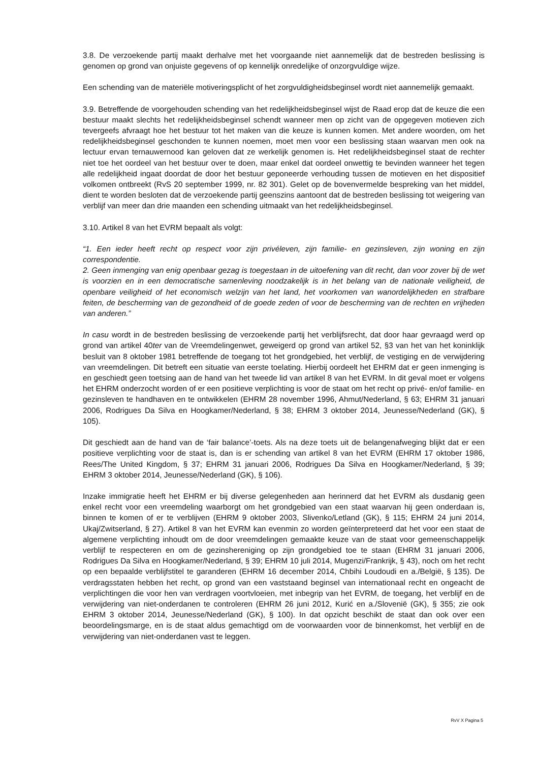3.8. De verzoekende partij maakt derhalve met het voorgaande niet aannemelijk dat de bestreden beslissing is genomen op grond van onjuiste gegevens of op kennelijk onredelijke of onzorgvuldige wijze.
Een schending van de materiële motiveringsplicht of het zorgvuldigheidsbeginsel wordt niet aannemelijk gemaakt.
3.9. Betreffende de voorgehouden schending van het redelijkheidsbeginsel wijst de Raad erop dat de keuze die een bestuur maakt slechts het redelijkheidsbeginsel schendt wanneer men op zicht van de opgegeven motieven zich tevergeefs afvraagt hoe het bestuur tot het maken van die keuze is kunnen komen. Met andere woorden, om het redelijkheidsbeginsel geschonden te kunnen noemen, moet men voor een beslissing staan waarvan men ook na lectuur ervan ternauwernood kan geloven dat ze werkelijk genomen is. Het redelijkheidsbeginsel staat de rechter niet toe het oordeel van het bestuur over te doen, maar enkel dat oordeel onwettig te bevinden wanneer het tegen alle redelijkheid ingaat doordat de door het bestuur geponeerde verhouding tussen de motieven en het dispositief volkomen ontbreekt (RvS 20 september 1999, nr. 82 301). Gelet op de bovenvermelde bespreking van het middel, dient te worden besloten dat de verzoekende partij geenszins aantoont dat de bestreden beslissing tot weigering van verblijf van meer dan drie maanden een schending uitmaakt van het redelijkheidsbeginsel.
3.10. Artikel 8 van het EVRM bepaalt als volgt:
“1. Een ieder heeft recht op respect voor zijn privéleven, zijn familie- en gezinsleven, zijn woning en zijn correspondentie.
2. Geen inmenging van enig openbaar gezag is toegestaan in de uitoefening van dit recht, dan voor zover bij de wet is voorzien en in een democratische samenleving noodzakelijk is in het belang van de nationale veiligheid, de openbare veiligheid of het economisch welzijn van het land, het voorkomen van wanordelijkheden en strafbare feiten, de bescherming van de gezondheid of de goede zeden of voor de bescherming van de rechten en vrijheden van anderen.”
In casu wordt in de bestreden beslissing de verzoekende partij het verblijfsrecht, dat door haar gevraagd werd op grond van artikel 40ter van de Vreemdelingenwet, geweigerd op grond van artikel 52, §3 van het van het koninklijk besluit van 8 oktober 1981 betreffende de toegang tot het grondgebied, het verblijf, de vestiging en de verwijdering van vreemdelingen. Dit betreft een situatie van eerste toelating. Hierbij oordeelt het EHRM dat er geen inmenging is en geschiedt geen toetsing aan de hand van het tweede lid van artikel 8 van het EVRM. In dit geval moet er volgens het EHRM onderzocht worden of er een positieve verplichting is voor de staat om het recht op privé- en/of familie- en gezinsleven te handhaven en te ontwikkelen (EHRM 28 november 1996, Ahmut/Nederland, § 63; EHRM 31 januari 2006, Rodrigues Da Silva en Hoogkamer/Nederland, § 38; EHRM 3 oktober 2014, Jeunesse/Nederland (GK), § 105).
Dit geschiedt aan de hand van de ‘fair balance’-toets. Als na deze toets uit de belangenafweging blijkt dat er een positieve verplichting voor de staat is, dan is er schending van artikel 8 van het EVRM (EHRM 17 oktober 1986, Rees/The United Kingdom, § 37; EHRM 31 januari 2006, Rodrigues Da Silva en Hoogkamer/Nederland, § 39; EHRM 3 oktober 2014, Jeunesse/Nederland (GK), § 106).
Inzake immigratie heeft het EHRM er bij diverse gelegenheden aan herinnerd dat het EVRM als dusdanig geen enkel recht voor een vreemdeling waarborgt om het grondgebied van een staat waarvan hij geen onderdaan is, binnen te komen of er te verblijven (EHRM 9 oktober 2003, Slivenko/Letland (GK), § 115; EHRM 24 juni 2014, Ukaj/Zwitserland, § 27). Artikel 8 van het EVRM kan evenmin zo worden geïnterpreteerd dat het voor een staat de algemene verplichting inhoudt om de door vreemdelingen gemaakte keuze van de staat voor gemeenschappelijk verblijf te respecteren en om de gezinshereniging op zijn grondgebied toe te staan (EHRM 31 januari 2006, Rodrigues Da Silva en Hoogkamer/Nederland, § 39; EHRM 10 juli 2014, Mugenzi/Frankrijk, § 43), noch om het recht op een bepaalde verblijfstitel te garanderen (EHRM 16 december 2014, Chbihi Loudoudi en a./België, § 135). De verdragsstaten hebben het recht, op grond van een vaststaand beginsel van internationaal recht en ongeacht de verplichtingen die voor hen van verdragen voortvloeien, met inbegrip van het EVRM, de toegang, het verblijf en de verwijdering van niet-onderdanen te controleren (EHRM 26 juni 2012, Kurić en a./Slovenië (GK), § 355; zie ook EHRM 3 oktober 2014, Jeunesse/Nederland (GK), § 100). In dat opzicht beschikt de staat dan ook over een beoordelingsmarge, en is de staat aldus gemachtigd om de voorwaarden voor de binnenkomst, het verblijf en de verwijdering van niet-onderdanen vast te leggen.
RvV X Pagina 5